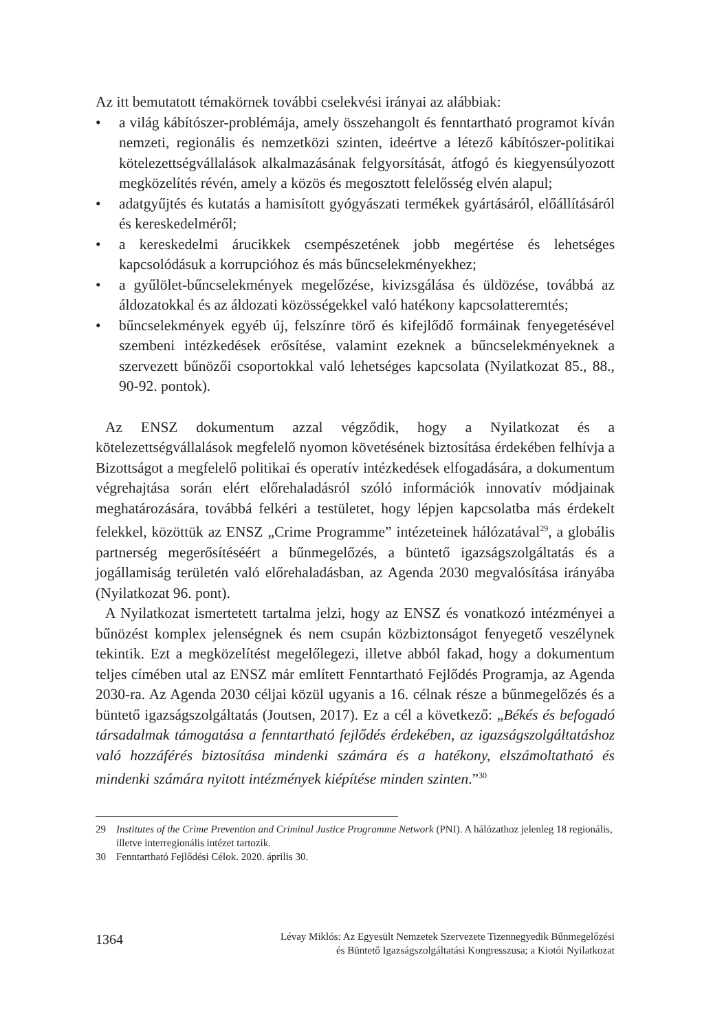Az itt bemutatott témakörnek további cselekvési irányai az alábbiak:
• a világ kábítószer-problémája, amely összehangolt és fenntartható programot kíván nemzeti, regionális és nemzetközi szinten, ideértve a létező kábítószer-politikai kötelezettségvállalások alkalmazásának felgyorsítását, átfogó és kiegyensúlyozott megközelítés révén, amely a közös és megosztott felelősség elvén alapul;
• adatgyűjtés és kutatás a hamisított gyógyászati termékek gyártásáról, előállításáról és kereskedelméről;
• a kereskedelmi árucikkek csempészetének jobb megértése és lehetséges kapcsolódásuk a korrupcióhoz és más bűncselekményekhez;
• a gyűlölet-bűncselekmények megelőzése, kivizsgálása és üldözése, továbbá az áldozatokkal és az áldozati közösségekkel való hatékony kapcsolatteremtés;
• bűncselekmények egyéb új, felszínre törő és kifejlődő formáinak fenyegetésével szembeni intézkedések erősítése, valamint ezeknek a bűncselekményeknek a szervezett bűnözői csoportokkal való lehetséges kapcsolata (Nyilatkozat 85., 88., 90-92. pontok).
Az ENSZ dokumentum azzal végződik, hogy a Nyilatkozat és a kötelezettségvállalások megfelelő nyomon követésének biztosítása érdekében felhívja a Bizottságot a megfelelő politikai és operatív intézkedések elfogadására, a dokumentum végrehajtása során elért előrehaladásról szóló információk innovatív módjainak meghatározására, továbbá felkéri a testületet, hogy lépjen kapcsolatba más érdekelt felekkel, közöttük az ENSZ „Crime Programme” intézeteinek hálózatával<sup>29</sup>, a globális partnerség megerősítéséért a bűnmegelőzés, a büntető igazságszolgáltatás és a jogállamiság területén való előrehaladásban, az Agenda 2030 megvalósítása irányába (Nyilatkozat 96. pont).
A Nyilatkozat ismertetett tartalma jelzi, hogy az ENSZ és vonatkozó intézményei a bűnözést komplex jelenségnek és nem csupán közbiztonságot fenyegető veszélynek tekintik. Ezt a megközelítést megelőlegezi, illetve abból fakad, hogy a dokumentum teljes címében utal az ENSZ már említett Fenntartható Fejlődés Programja, az Agenda 2030-ra. Az Agenda 2030 céljai közül ugyanis a 16. célnak része a bűnmegelőzés és a büntető igazságszolgáltatás (Joutsen, 2017). Ez a cél a következő: „Békés és befogadó társadalmak támogatása a fenntartható fejlődés érdekében, az igazságszolgáltatáshoz való hozzáférés biztosítása mindenki számára és a hatékony, elszámoltatható és mindenki számára nyitott intézmények kiépítése minden szinten.”<sup>30</sup>
29 Institutes of the Crime Prevention and Criminal Justice Programme Network (PNI). A hálózathoz jelenleg 18 regionális, illetve interregionális intézet tartozik.
30 Fenntartható Fejlődési Célok. 2020. április 30.
1364 Lévay Miklós: Az Egyesült Nemzetek Szervezete Tizennegyedik Bűnmegelőzési
és Büntető Igazságszolgáltatási Kongresszusa; a Kiotói Nyilatkozat